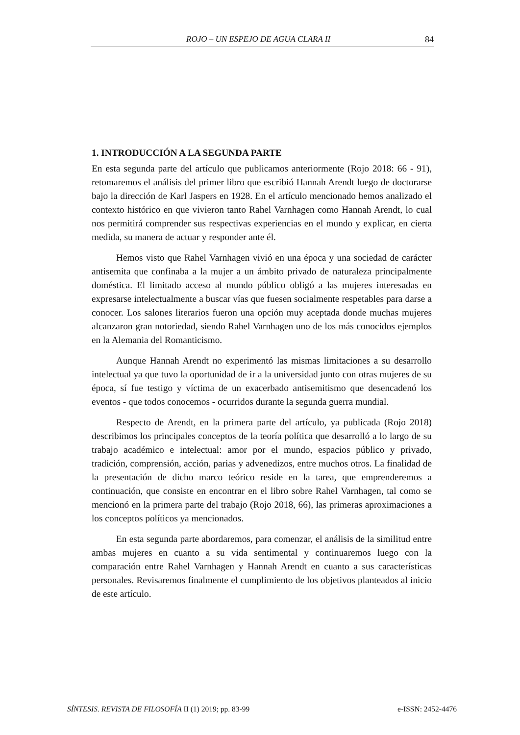ROJO – UN ESPEJO DE AGUA CLARA II 84
1. INTRODUCCIÓN A LA SEGUNDA PARTE
En esta segunda parte del artículo que publicamos anteriormente (Rojo 2018: 66 - 91), retomaremos el análisis del primer libro que escribió Hannah Arendt luego de doctorarse bajo la dirección de Karl Jaspers en 1928. En el artículo mencionado hemos analizado el contexto histórico en que vivieron tanto Rahel Varnhagen como Hannah Arendt, lo cual nos permitirá comprender sus respectivas experiencias en el mundo y explicar, en cierta medida, su manera de actuar y responder ante él.
Hemos visto que Rahel Varnhagen vivió en una época y una sociedad de carácter antisemita que confinaba a la mujer a un ámbito privado de naturaleza principalmente doméstica. El limitado acceso al mundo público obligó a las mujeres interesadas en expresarse intelectualmente a buscar vías que fuesen socialmente respetables para darse a conocer. Los salones literarios fueron una opción muy aceptada donde muchas mujeres alcanzaron gran notoriedad, siendo Rahel Varnhagen uno de los más conocidos ejemplos en la Alemania del Romanticismo.
Aunque Hannah Arendt no experimentó las mismas limitaciones a su desarrollo intelectual ya que tuvo la oportunidad de ir a la universidad junto con otras mujeres de su época, sí fue testigo y víctima de un exacerbado antisemitismo que desencadenó los eventos - que todos conocemos - ocurridos durante la segunda guerra mundial.
Respecto de Arendt, en la primera parte del artículo, ya publicada (Rojo 2018) describimos los principales conceptos de la teoría política que desarrolló a lo largo de su trabajo académico e intelectual: amor por el mundo, espacios público y privado, tradición, comprensión, acción, parias y advenedizos, entre muchos otros. La finalidad de la presentación de dicho marco teórico reside en la tarea, que emprenderemos a continuación, que consiste en encontrar en el libro sobre Rahel Varnhagen, tal como se mencionó en la primera parte del trabajo (Rojo 2018, 66), las primeras aproximaciones a los conceptos políticos ya mencionados.
En esta segunda parte abordaremos, para comenzar, el análisis de la similitud entre ambas mujeres en cuanto a su vida sentimental y continuaremos luego con la comparación entre Rahel Varnhagen y Hannah Arendt en cuanto a sus características personales. Revisaremos finalmente el cumplimiento de los objetivos planteados al inicio de este artículo.
SÍNTESIS. REVISTA DE FILOSOFÍA II (1) 2019; pp. 83-99 e-ISSN: 2452-4476